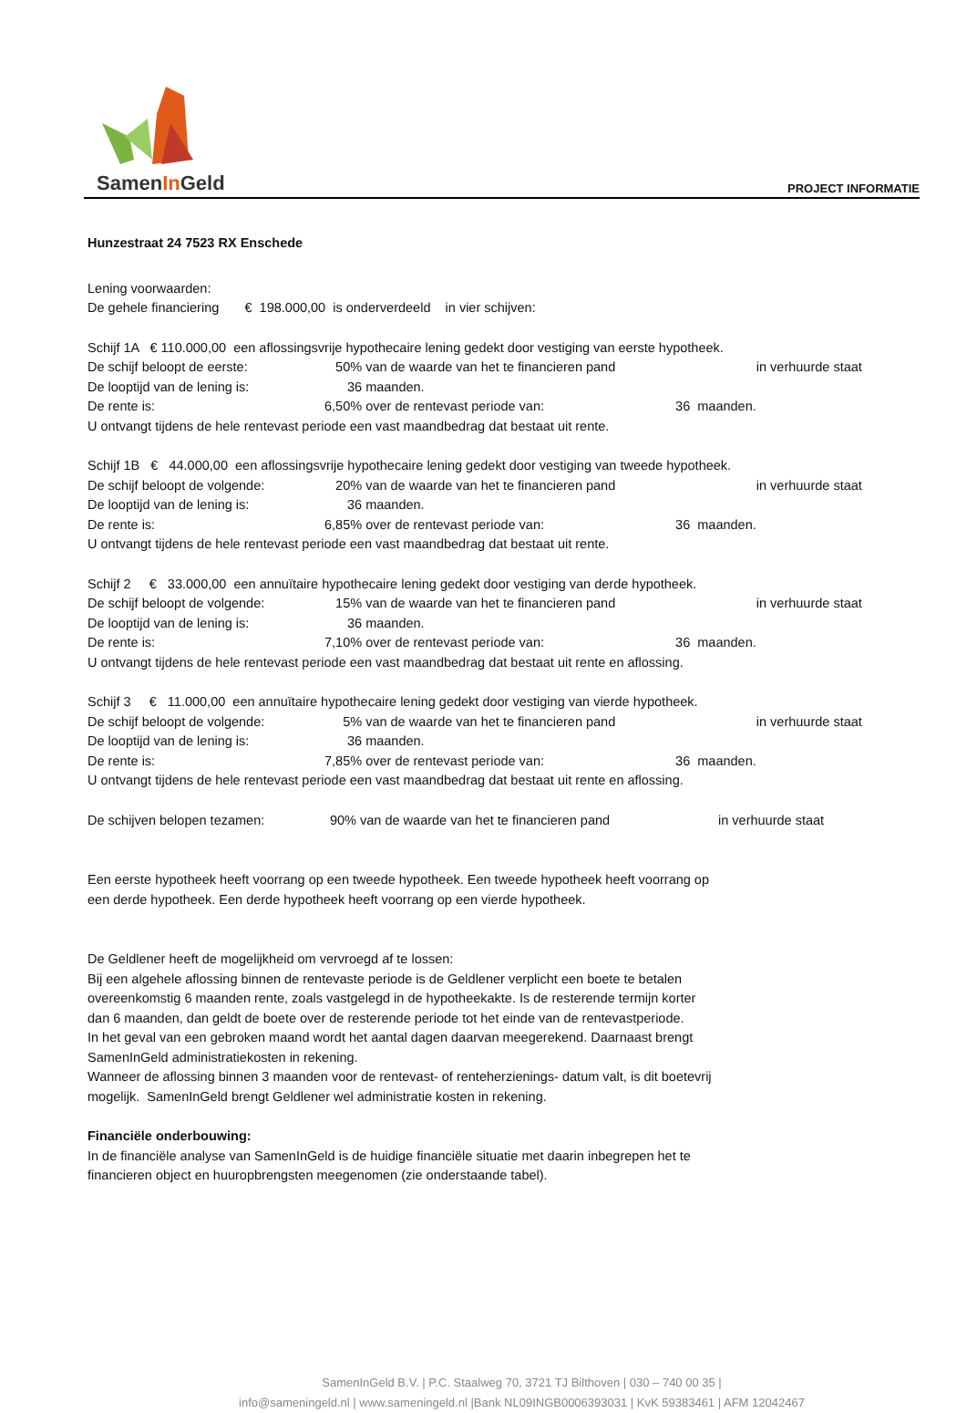SamenIn Geld
PROJECT INFORMATIE
Hunzestraat 24 7523 RX Enschede
Lening voorwaarden:
De gehele financiering € 198.000,00 is onderverdeeld in vier schijven:
| Schijf 1A € 110.000,00 een aflossingsvrije hypothecaire lening gedekt door vestiging van eerste hypotheek. | | | |
| De schijf beloopt de eerste: | 50% | van de waarde van het te financieren pand | in verhuurde staat |
| De looptijd van de lening is: | 36 | maanden. | |
| De rente is: | 6,50% | over de rentevast periode van: 36 maanden. | |
| U ontvangt tijdens de hele rentevast periode een vast maandbedrag dat bestaat uit rente. | | | |
| Schijf 1B € 44.000,00 een aflossingsvrije hypothecaire lening gedekt door vestiging van tweede hypotheek. | | | |
| De schijf beloopt de volgende: | 20% | van de waarde van het te financieren pand | in verhuurde staat |
| De looptijd van de lening is: | 36 | maanden. | |
| De rente is: | 6,85% | over de rentevast periode van: 36 maanden. | |
| U ontvangt tijdens de hele rentevast periode een vast maandbedrag dat bestaat uit rente. | | | |
| Schijf 2 € 33.000,00 een annuïtaire hypothecaire lening gedekt door vestiging van derde hypotheek. | | | |
| De schijf beloopt de volgende: | 15% | van de waarde van het te financieren pand | in verhuurde staat |
| De looptijd van de lening is: | 36 | maanden. | |
| De rente is: | 7,10% | over de rentevast periode van: 36 maanden. | |
| U ontvangt tijdens de hele rentevast periode een vast maandbedrag dat bestaat uit rente en aflossing. | | | |
| Schijf 3 € 11.000,00 een annuïtaire hypothecaire lening gedekt door vestiging van vierde hypotheek. | | | |
| De schijf beloopt de volgende: | 5% | van de waarde van het te financieren pand | in verhuurde staat |
| De looptijd van de lening is: | 36 | maanden. | |
| De rente is: | 7,85% | over de rentevast periode van: 36 maanden. | |
| U ontvangt tijdens de hele rentevast periode een vast maandbedrag dat bestaat uit rente en aflossing. | | | |
| De schijven belopen tezamen: | 90% | van de waarde van het te financieren pand | in verhuurde staat |
Een eerste hypotheek heeft voorrang op een tweede hypotheek. Een tweede hypotheek heeft voorrang op
een derde hypotheek. Een derde hypotheek heeft voorrang op een vierde hypotheek.
De Geldlener heeft de mogelijkheid om vervroegd af te lossen:
Bij een algehele aflossing binnen de rentevaste periode is de Geldlener verplicht een boete te betalen
overeenkomstig 6 maanden rente, zoals vastgelegd in de hypotheekakte. Is de resterende termijn korter
dan 6 maanden, dan geldt de boete over de resterende periode tot het einde van de rentevastperiode.
In het geval van een gebroken maand wordt het aantal dagen daarvan meegerekend. Daarnaast brengt
SamenInGeld administratiekosten in rekening.
Wanneer de aflossing binnen 3 maanden voor de rentevast- of renteherzienings- datum valt, is dit boetevrij
mogelijk. SamenInGeld brengt Geldlener wel administratie kosten in rekening.
Financiële onderbouwing:
In de financiële analyse van SamenInGeld is de huidige financiële situatie met daarin inbegrepen het te
financieren object en huuropbrengsten meegenomen (zie onderstaande tabel).
SamenInGeld B.V. | P.C. Staalweg 70, 3721 TJ Bilthoven | 030 – 740 00 35 |
info@sameningeld.nl | www.sameningeld.nl |Bank NL09INGB0006393031 | KvK 59383461 | AFM 12042467